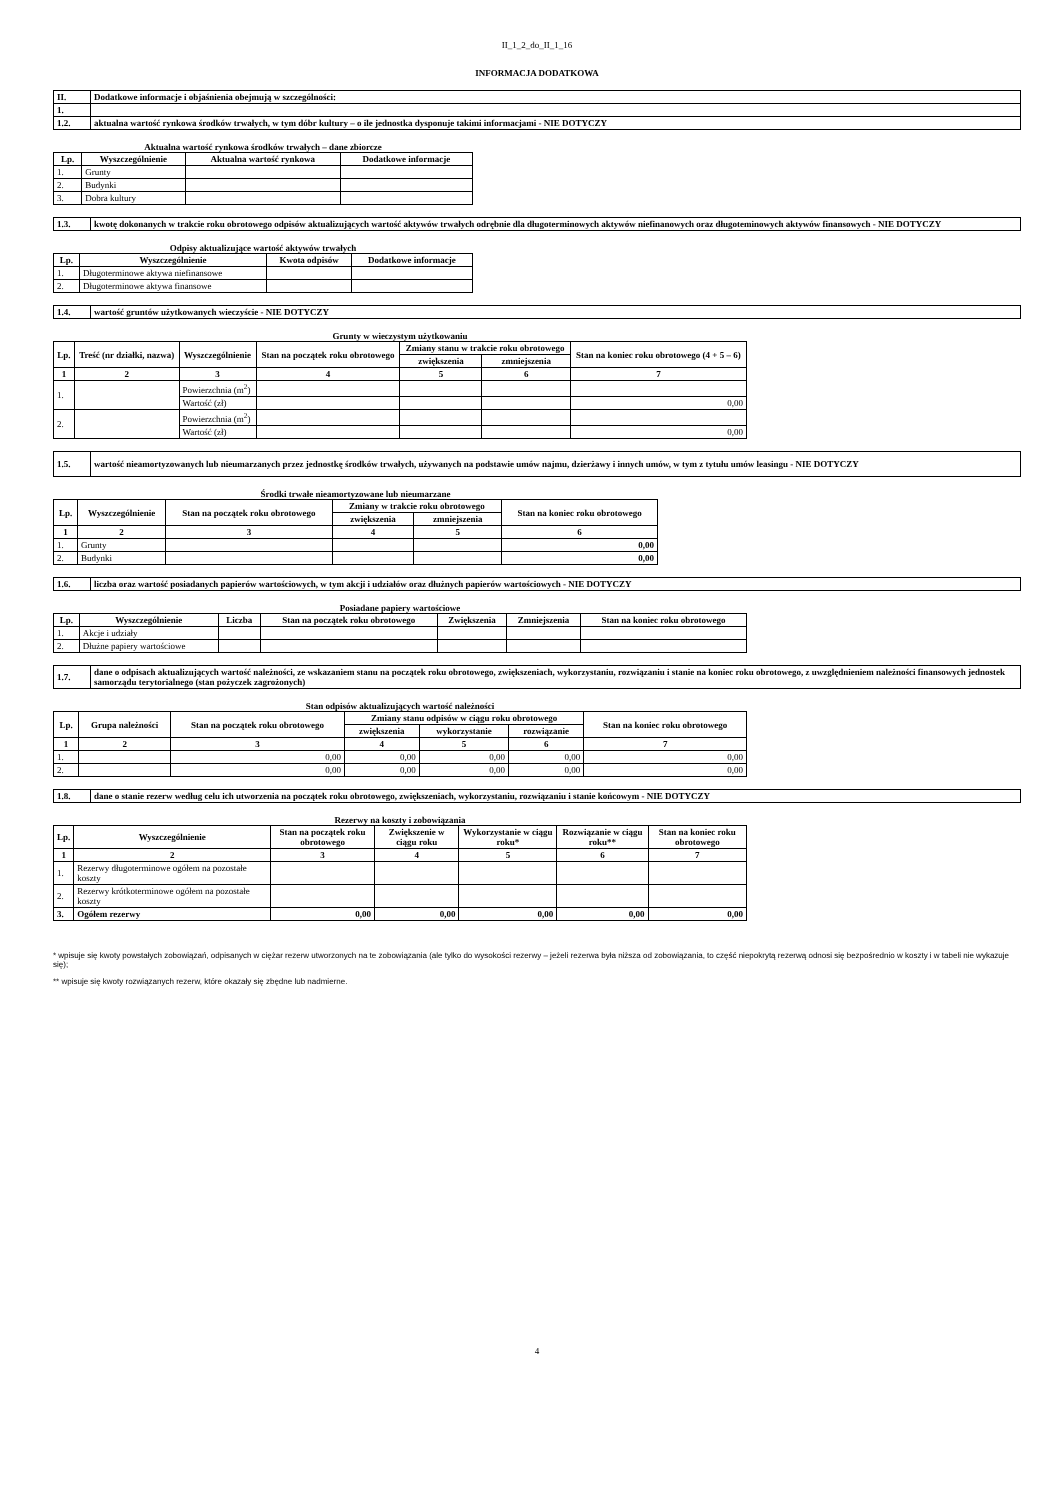II_1_2_do_II_1_16
INFORMACJA DODATKOWA
| II. | Dodatkowe informacje i objaśnienia obejmują w szczególności: |
| 1. | |
| 1.2. | aktualna wartość rynkowa środków trwałych, w tym dóbr kultury – o ile jednostka dysponuje takimi informacjami - NIE DOTYCZY |
Aktualna wartość rynkowa środków trwałych – dane zbiorcze
| Lp. | Wyszczególnienie | Aktualna wartość rynkowa | Dodatkowe informacje |
| --- | --- | --- | --- |
| 1. | Grunty | | |
| 2. | Budynki | | |
| 3. | Dobra kultury | | |
| 1.3. | kwotę dokonanych w trakcie roku obrotowego odpisów aktualizujących wartość aktywów trwałych odrębnie dla długoterminowych aktywów niefinanowych oraz długoteminowych aktywów finansowych - NIE DOTYCZY |
Odpisy aktualizujące wartość aktywów trwałych
| Lp. | Wyszczególnienie | Kwota odpisów | Dodatkowe informacje |
| --- | --- | --- | --- |
| 1. | Długoterminowe aktywa niefinansowe | | |
| 2. | Długoterminowe aktywa finansowe | | |
| 1.4. | wartość gruntów użytkowanych wieczyście - NIE DOTYCZY |
Grunty w wieczystym użytkowaniu
| Lp. | Treść (nr działki, nazwa) | Wyszczególnienie | Stan na początek roku obrotowego | Zmiany stanu w trakcie roku obrotowego | | Stan na koniec roku obrotowego (4 + 5 – 6) |
| --- | --- | --- | --- | --- | --- | --- |
| | | | | zwiększenia | zmniejszenia | |
| 1 | 2 | 3 | 4 | 5 | 6 | 7 |
| 1. | | Powierzchnia (m<sup>2</sup>) | | | | |
| | | Wartość (zł) | | | | 0,00 |
| 2. | | Powierzchnia (m<sup>2</sup>) | | | | |
| | | Wartość (zł) | | | | 0,00 |
| 1.5. | wartość nieamortyzowanych lub nieumarzanych przez jednostkę środków trwałych, używanych na podstawie umów najmu, dzierżawy i innych umów, w tym z tytułu umów leasingu - NIE DOTYCZY |
Środki trwałe nieamortyzowane lub nieumarzane
| Lp. | Wyszczególnienie | Stan na początek roku obrotowego | Zmiany w trakcie roku obrotowego | | Stan na koniec roku obrotowego |
| --- | --- | --- | --- | --- | --- |
| | | | zwiększenia | zmniejszenia | |
| 1 | 2 | 3 | 4 | 5 | 6 |
| 1. | Grunty | | | | 0,00 |
| 2. | Budynki | | | | 0,00 |
| 1.6. | liczba oraz wartość posiadanych papierów wartościowych, w tym akcji i udziałów oraz dłużnych papierów wartościowych - NIE DOTYCZY |
Posiadane papiery wartościowe
| Lp. | Wyszczególnienie | Liczba | Stan na początek roku obrotowego | Zwiększenia | Zmniejszenia | Stan na koniec roku obrotowego |
| --- | --- | --- | --- | --- | --- | --- |
| 1. | Akcje i udziały | | | | | |
| 2. | Dłużne papiery wartościowe | | | | | |
| 1.7. | dane o odpisach aktualizujących wartość należności, ze wskazaniem stanu na początek roku obrotowego, zwiększeniach, wykorzystaniu, rozwiązaniu i stanie na koniec roku obrotowego, z uwzględnieniem należności finansowych jednostek samorządu terytorialnego (stan pożyczek zagrożonych) |
Stan odpisów aktualizujących wartość należności
| Lp. | Grupa należności | Stan na początek roku obrotowego | Zmiany stanu odpisów w ciągu roku obrotowego | | | Stan na koniec roku obrotowego |
| --- | --- | --- | --- | --- | --- | --- |
| | | | zwiększenia | wykorzystanie | rozwiązanie | |
| 1 | 2 | 3 | 4 | 5 | 6 | 7 |
| 1. | | 0,00 | 0,00 | 0,00 | 0,00 | 0,00 |
| 2. | | 0,00 | 0,00 | 0,00 | 0,00 | 0,00 |
| 1.8. | dane o stanie rezerw według celu ich utworzenia na początek roku obrotowego, zwiększeniach, wykorzystaniu, rozwiązaniu i stanie końcowym - NIE DOTYCZY |
Rezerwy na koszty i zobowiązania
| Lp. | Wyszczególnienie | Stan na początek roku obrotowego | Zwiększenie w ciągu roku | Wykorzystanie w ciągu roku* | Rozwiązanie w ciągu roku** | Stan na koniec roku obrotowego |
| --- | --- | --- | --- | --- | --- | --- |
| 1 | 2 | 3 | 4 | 5 | 6 | 7 |
| 1. | Rezerwy długoterminowe ogółem na pozostałe koszty | | | | | |
| 2. | Rezerwy krótkoterminowe ogółem na pozostałe koszty | | | | | |
| 3. | Ogółem rezerwy | 0,00 | 0,00 | 0,00 | 0,00 | 0,00 |
* wpisuje się kwoty powstałych zobowiązań, odpisanych w ciężar rezerw utworzonych na te zobowiązania (ale tylko do wysokości rezerwy – jeżeli rezerwa była niższa od zobowiązania, to część niepokrytą rezerwą odnosi się bezpośrednio w koszty i w tabeli nie wykazuje się);
** wpisuje się kwoty rozwiązanych rezerw, które okazały się zbędne lub nadmierne.
4